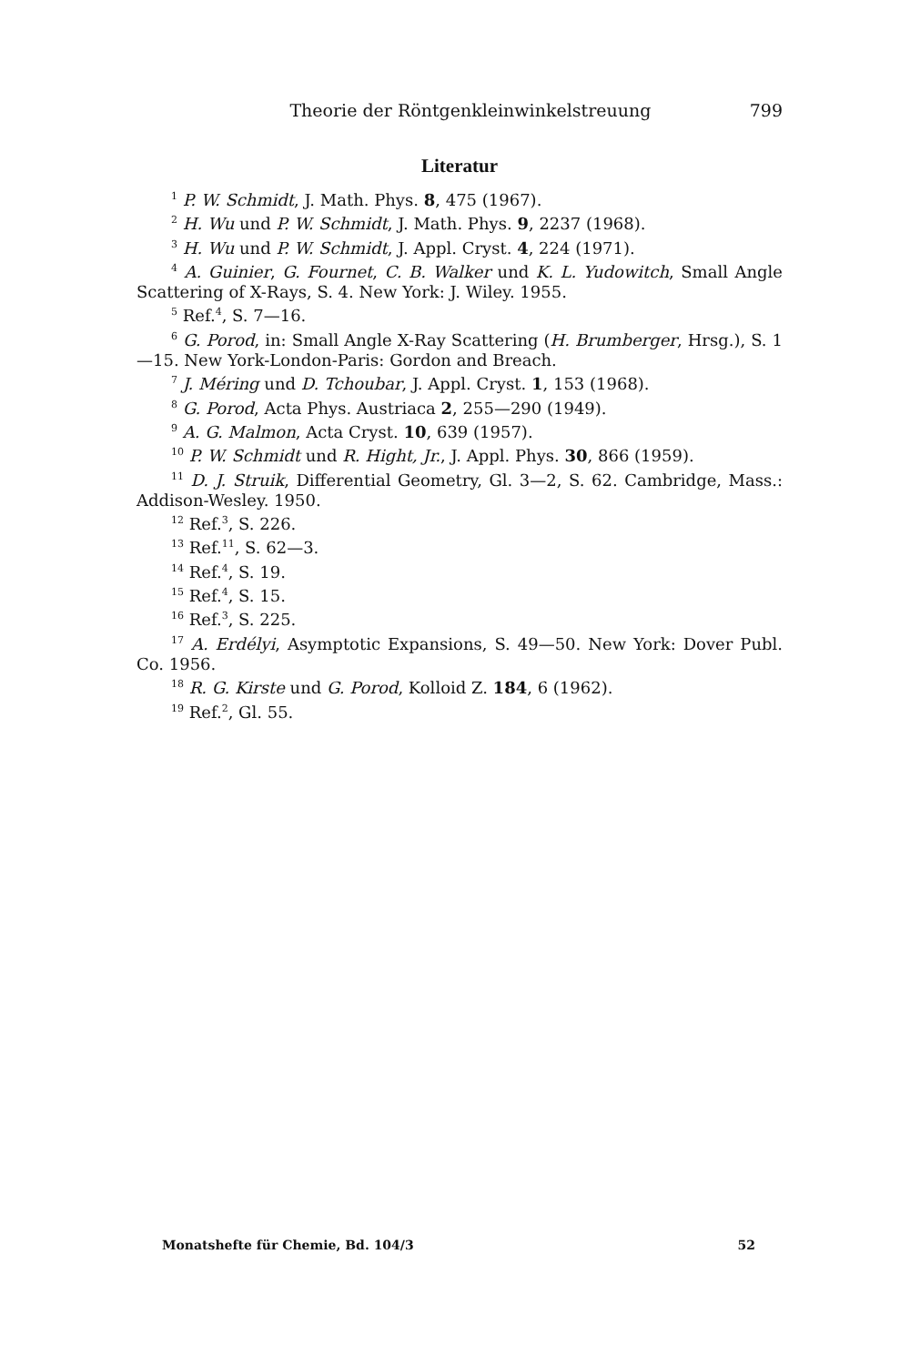Theorie der Röntgenkleinwinkelstreuung 799
Literatur
<sup>1</sup> P. W. Schmidt, J. Math. Phys. 8, 475 (1967).
<sup>2</sup> H. Wu und P. W. Schmidt, J. Math. Phys. 9, 2237 (1968).
<sup>3</sup> H. Wu und P. W. Schmidt, J. Appl. Cryst. 4, 224 (1971).
<sup>4</sup> A. Guinier, G. Fournet, C. B. Walker und K. L. Yudowitch, Small Angle Scattering of X-Rays, S. 4. New York: J. Wiley. 1955.
<sup>5</sup> Ref.<sup>4</sup>, S. 7—16.
<sup>6</sup> G. Porod, in: Small Angle X-Ray Scattering (H. Brumberger, Hrsg.), S. 1—15. New York-London-Paris: Gordon and Breach.
<sup>7</sup> J. Méring und D. Tchoubar, J. Appl. Cryst. 1, 153 (1968).
<sup>8</sup> G. Porod, Acta Phys. Austriaca 2, 255—290 (1949).
<sup>9</sup> A. G. Malmon, Acta Cryst. 10, 639 (1957).
<sup>10</sup> P. W. Schmidt und R. Hight, Jr., J. Appl. Phys. 30, 866 (1959).
<sup>11</sup> D. J. Struik, Differential Geometry, Gl. 3—2, S. 62. Cambridge, Mass.: Addison-Wesley. 1950.
<sup>12</sup> Ref.<sup>3</sup>, S. 226.
<sup>13</sup> Ref.<sup>11</sup>, S. 62—3.
<sup>14</sup> Ref.<sup>4</sup>, S. 19.
<sup>15</sup> Ref.<sup>4</sup>, S. 15.
<sup>16</sup> Ref.<sup>3</sup>, S. 225.
<sup>17</sup> A. Erdélyi, Asymptotic Expansions, S. 49—50. New York: Dover Publ. Co. 1956.
<sup>18</sup> R. G. Kirste und G. Porod, Kolloid Z. 184, 6 (1962).
<sup>19</sup> Ref.<sup>2</sup>, Gl. 55.
Monatshefte für Chemie, Bd. 104/3 52